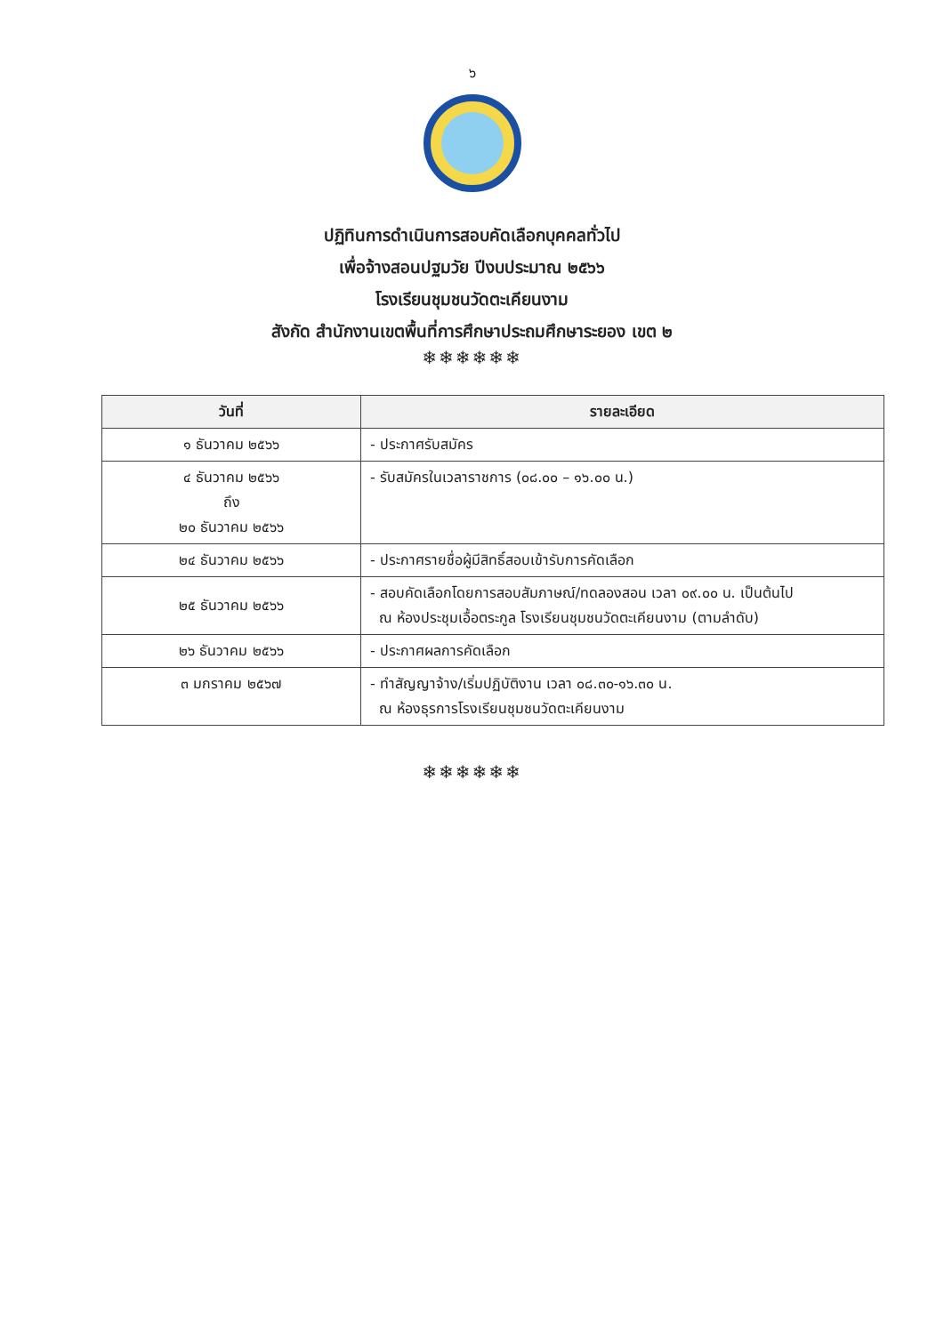๖
ปฏิทินการดำเนินการสอบคัดเลือกบุคคลทั่วไป
เพื่อจ้างสอนปฐมวัย ปีงบประมาณ ๒๕๖๖
โรงเรียนชุมชนวัดตะเคียนงาม
สังกัด สำนักงานเขตพื้นที่การศึกษาประถมศึกษาระยอง เขต ๒
❄❄❄❄❄❄
| วันที่ | รายละเอียด |
| --- | --- |
| ๑ ธันวาคม ๒๕๖๖ | - ประกาศรับสมัคร |
| ๔ ธันวาคม ๒๕๖๖ ถึง ๒๐ ธันวาคม ๒๕๖๖ | - รับสมัครในเวลาราชการ (๐๘.๐๐ – ๑๖.๐๐ น.) |
| ๒๔ ธันวาคม ๒๕๖๖ | - ประกาศรายชื่อผู้มีสิทธิ์สอบเข้ารับการคัดเลือก |
| ๒๕ ธันวาคม ๒๕๖๖ | - สอบคัดเลือกโดยการสอบสัมภาษณ์/ทดลองสอน เวลา ๐๙.๐๐ น. เป็นต้นไป ณ ห้องประชุมเอื้อตระกูล โรงเรียนชุมชนวัดตะเคียนงาม (ตามลำดับ) |
| ๒๖ ธันวาคม ๒๕๖๖ | - ประกาศผลการคัดเลือก |
| ๓ มกราคม ๒๕๖๗ | - ทำสัญญาจ้าง/เริ่มปฏิบัติงาน เวลา ๐๘.๓๐-๑๖.๓๐ น. ณ ห้องธุรการโรงเรียนชุมชนวัดตะเคียนงาม |
❄❄❄❄❄❄